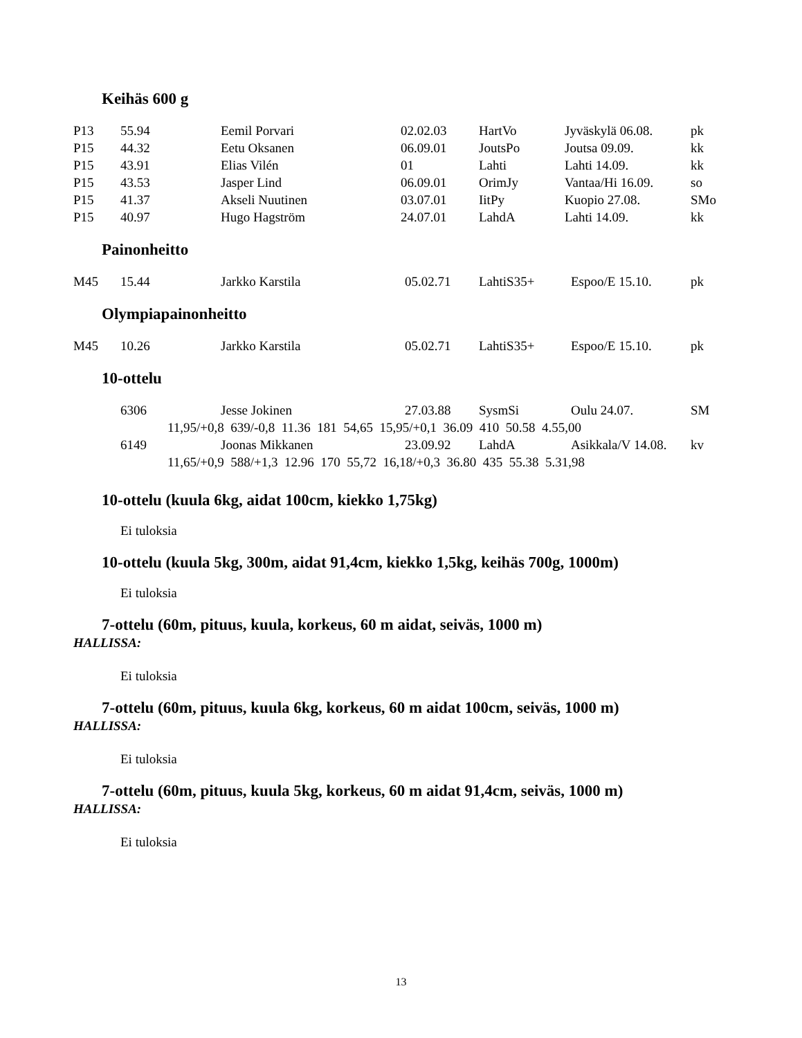Keihäs 600 g
| P13 | 55.94 | Eemil Porvari | 02.02.03 | HartVo | Jyväskylä 06.08. | pk |
| P15 | 44.32 | Eetu Oksanen | 06.09.01 | JoutsPo | Joutsa 09.09. | kk |
| P15 | 43.91 | Elias Vilén | 01 | Lahti | Lahti 14.09. | kk |
| P15 | 43.53 | Jasper Lind | 06.09.01 | OrimJy | Vantaa/Hi 16.09. | so |
| P15 | 41.37 | Akseli Nuutinen | 03.07.01 | IitPy | Kuopio 27.08. | SMo |
| P15 | 40.97 | Hugo Hagström | 24.07.01 | LahdA | Lahti 14.09. | kk |
Painonheitto
| M45 | 15.44 | Jarkko Karstila | 05.02.71 | LahtiS35+ | Espoo/E 15.10. | pk |
Olympiapainonheitto
| M45 | 10.26 | Jarkko Karstila | 05.02.71 | LahtiS35+ | Espoo/E 15.10. | pk |
10-ottelu
| | 6306 | Jesse Jokinen | 27.03.88 | SysmSi | Oulu 24.07. | SM |
| | 11,95/+0,8 639/-0,8 11.36 181 54,65 15,95/+0,1 36.09 410 50.58 4.55,00 | | | | | |
| | 6149 | Joonas Mikkanen | 23.09.92 | LahdA | Asikkala/V 14.08. | kv |
| | 11,65/+0,9 588/+1,3 12.96 170 55,72 16,18/+0,3 36.80 435 55.38 5.31,98 | | | | | |
10-ottelu (kuula 6kg, aidat 100cm, kiekko 1,75kg)
Ei tuloksia
10-ottelu (kuula 5kg, 300m, aidat 91,4cm, kiekko 1,5kg, keihäs 700g, 1000m)
Ei tuloksia
7-ottelu (60m, pituus, kuula, korkeus, 60 m aidat, seiväs, 1000 m)
HALLISSA:
Ei tuloksia
7-ottelu (60m, pituus, kuula 6kg, korkeus, 60 m aidat 100cm, seiväs, 1000 m)
HALLISSA:
Ei tuloksia
7-ottelu (60m, pituus, kuula 5kg, korkeus, 60 m aidat 91,4cm, seiväs, 1000 m)
HALLISSA:
Ei tuloksia
13